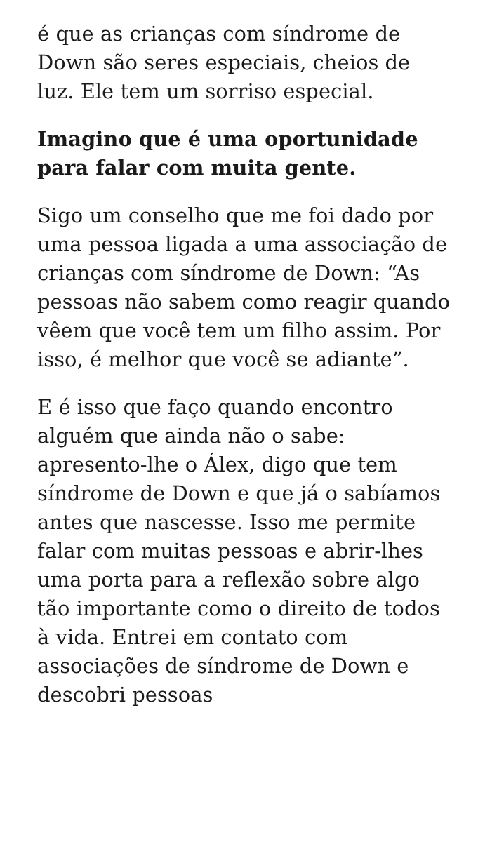é que as crianças com síndrome de Down são seres especiais, cheios de luz. Ele tem um sorriso especial.
Imagino que é uma oportunidade para falar com muita gente.
Sigo um conselho que me foi dado por uma pessoa ligada a uma associação de crianças com síndrome de Down: “As pessoas não sabem como reagir quando vêem que você tem um filho assim. Por isso, é melhor que você se adiante”.
E é isso que faço quando encontro alguém que ainda não o sabe: apresento-lhe o Álex, digo que tem síndrome de Down e que já o sabíamos antes que nascesse. Isso me permite falar com muitas pessoas e abrir-lhes uma porta para a reflexão sobre algo tão importante como o direito de todos à vida. Entrei em contato com associações de síndrome de Down e descobri pessoas